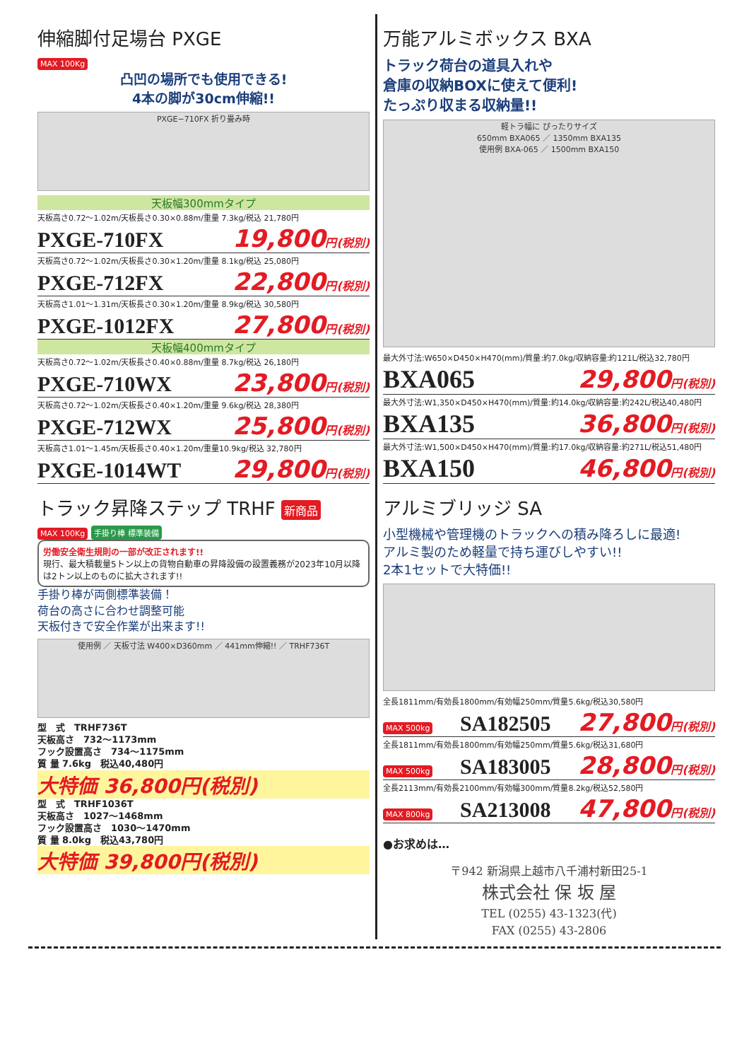伸縮脚付足場台 PXGE
MAX 100Kg
凸凹の場所でも使用できる!
4本の脚が30cm伸縮!!
PXGE−710FX 折り畳み時
天板幅300mmタイプ
天板高さ0.72〜1.02m/天板長さ0.30×0.88m/重量 7.3kg/税込 21,780円
PXGE-710FX 19,800円(税別)
天板高さ0.72〜1.02m/天板長さ0.30×1.20m/重量 8.1kg/税込 25,080円
PXGE-712FX 22,800円(税別)
天板高さ1.01〜1.31m/天板長さ0.30×1.20m/重量 8.9kg/税込 30,580円
PXGE-1012FX 27,800円(税別)
天板幅400mmタイプ
天板高さ0.72〜1.02m/天板長さ0.40×0.88m/重量 8.7kg/税込 26,180円
PXGE-710WX 23,800円(税別)
天板高さ0.72〜1.02m/天板長さ0.40×1.20m/重量 9.6kg/税込 28,380円
PXGE-712WX 25,800円(税別)
天板高さ1.01〜1.45m/天板長さ0.40×1.20m/重量10.9kg/税込 32,780円
PXGE-1014WT 29,800円(税別)
トラック昇降ステップ TRHF 新商品
MAX 100Kg 手掛り棒 標準装備
労働安全衛生規則の一部が改正されます!!
現行、最大積載量5トン以上の貨物自動車の昇降設備の設置義務が2023年10月以降は2トン以上のものに拡大されます!!
手掛り棒が両側標準装備！
荷台の高さに合わせ調整可能
天板付きで安全作業が出来ます!!
使用例 ／ 天板寸法 W400×D360mm ／ 441mm伸縮!! ／ TRHF736T
型　式　TRHF736T
天板高さ　732〜1173mm
フック設置高さ　734〜1175mm
質 量 7.6kg　税込40,480円
大特価 36,800円(税別)
型　式　TRHF1036T
天板高さ　1027〜1468mm
フック設置高さ　1030〜1470mm
質 量 8.0kg　税込43,780円
大特価 39,800円(税別)
万能アルミボックス BXA
トラック荷台の道具入れや
倉庫の収納BOXに使えて便利!
たっぷり収まる収納量!!
軽トラ幅に ぴったりサイズ
650mm BXA065 ／ 1350mm BXA135
使用例 BXA-065 ／ 1500mm BXA150
最大外寸法:W650×D450×H470(mm)/質量:約7.0kg/収納容量:約121L/税込32,780円
BXA065 29,800円(税別)
最大外寸法:W1,350×D450×H470(mm)/質量:約14.0kg/収納容量:約242L/税込40,480円
BXA135 36,800円(税別)
最大外寸法:W1,500×D450×H470(mm)/質量:約17.0kg/収納容量:約271L/税込51,480円
BXA150 46,800円(税別)
アルミブリッジ SA
小型機械や管理機のトラックへの積み降ろしに最適!
アルミ製のため軽量で持ち運びしやすい!!
2本1セットで大特価!!
全長1811mm/有効長1800mm/有効幅250mm/質量5.6kg/税込30,580円
MAX 500kg SA182505 27,800円(税別)
全長1811mm/有効長1800mm/有効幅250mm/質量5.6kg/税込31,680円
MAX 500kg SA183005 28,800円(税別)
全長2113mm/有効長2100mm/有効幅300mm/質量8.2kg/税込52,580円
MAX 800kg SA213008 47,800円(税別)
●お求めは…
〒942 新潟県上越市八千浦村新田25-1
株式会社 保 坂 屋
TEL (0255) 43-1323(代)
FAX (0255) 43-2806